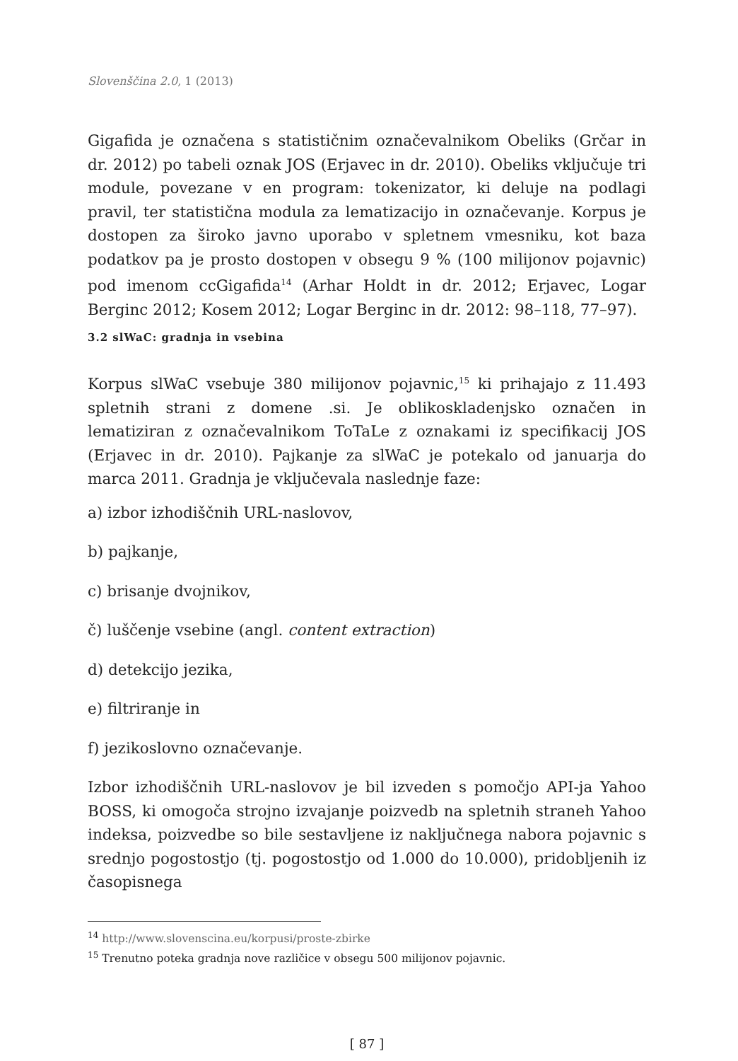Slovenščina 2.0, 1 (2013)
Gigafida je označena s statističnim označevalnikom Obeliks (Grčar in dr. 2012) po tabeli oznak JOS (Erjavec in dr. 2010). Obeliks vključuje tri module, povezane v en program: tokenizator, ki deluje na podlagi pravil, ter statistična modula za lematizacijo in označevanje. Korpus je dostopen za široko javno uporabo v spletnem vmesniku, kot baza podatkov pa je prosto dostopen v obsegu 9 % (100 milijonov pojavnic) pod imenom ccGigafida<sup>14</sup> (Arhar Holdt in dr. 2012; Erjavec, Logar Berginc 2012; Kosem 2012; Logar Berginc in dr. 2012: 98–118, 77–97).
3.2 slWaC: gradnja in vsebina
Korpus slWaC vsebuje 380 milijonov pojavnic,<sup>15</sup> ki prihajajo z 11.493 spletnih strani z domene .si. Je oblikoskladenjsko označen in lematiziran z označevalnikom ToTaLe z oznakami iz specifikacij JOS (Erjavec in dr. 2010). Pajkanje za slWaC je potekalo od januarja do marca 2011. Gradnja je vključevala naslednje faze:
a) izbor izhodiščnih URL-naslovov,
b) pajkanje,
c) brisanje dvojnikov,
č) luščenje vsebine (angl. content extraction)
d) detekcijo jezika,
e) filtriranje in
f) jezikoslovno označevanje.
Izbor izhodiščnih URL-naslovov je bil izveden s pomočjo API-ja Yahoo BOSS, ki omogoča strojno izvajanje poizvedb na spletnih straneh Yahoo indeksa, poizvedbe so bile sestavljene iz naključnega nabora pojavnic s srednjo pogostostjo (tj. pogostostjo od 1.000 do 10.000), pridobljenih iz časopisnega
<sup>14</sup> http://www.slovenscina.eu/korpusi/proste-zbirke
<sup>15</sup> Trenutno poteka gradnja nove različice v obsegu 500 milijonov pojavnic.
[ 87 ]